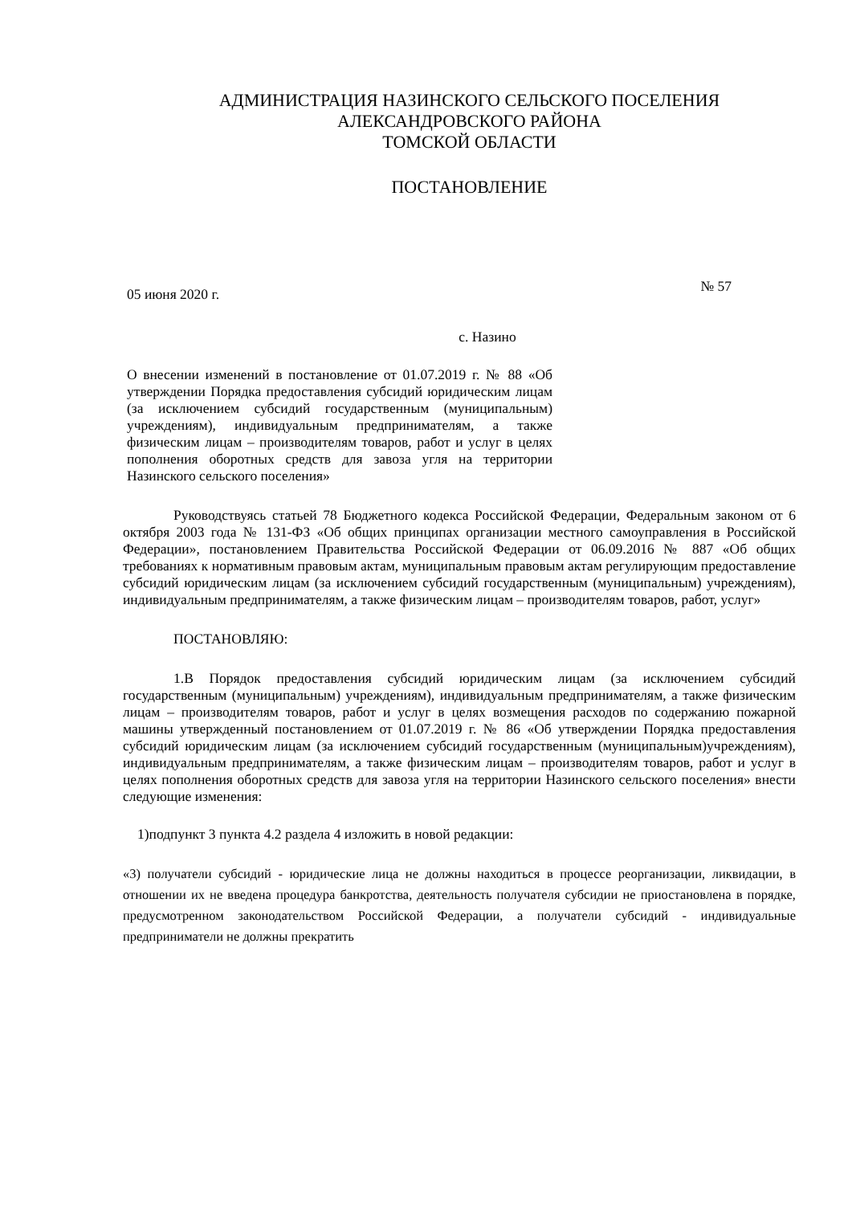АДМИНИСТРАЦИЯ НАЗИНСКОГО СЕЛЬСКОГО ПОСЕЛЕНИЯ
АЛЕКСАНДРОВСКОГО РАЙОНА
ТОМСКОЙ ОБЛАСТИ
ПОСТАНОВЛЕНИЕ
05 июня 2020 г. № 57
с. Назино
О внесении изменений в постановление от 01.07.2019 г. № 88 «Об утверждении Порядка предоставления субсидий юридическим лицам (за исключением субсидий государственным (муниципальным) учреждениям), индивидуальным предпринимателям, а также физическим лицам – производителям товаров, работ и услуг в целях пополнения оборотных средств для завоза угля на территории Назинского сельского поселения»
Руководствуясь статьей 78 Бюджетного кодекса Российской Федерации, Федеральным законом от 6 октября 2003 года № 131-ФЗ «Об общих принципах организации местного самоуправления в Российской Федерации», постановлением Правительства Российской Федерации от 06.09.2016 № 887 «Об общих требованиях к нормативным правовым актам, муниципальным правовым актам регулирующим предоставление субсидий юридическим лицам (за исключением субсидий государственным (муниципальным) учреждениям), индивидуальным предпринимателям, а также физическим лицам – производителям товаров, работ, услуг»
ПОСТАНОВЛЯЮ:
1.В Порядок предоставления субсидий юридическим лицам (за исключением субсидий государственным (муниципальным) учреждениям), индивидуальным предпринимателям, а также физическим лицам – производителям товаров, работ и услуг в целях возмещения расходов по содержанию пожарной машины утвержденный постановлением от 01.07.2019 г. № 86 «Об утверждении Порядка предоставления субсидий юридическим лицам (за исключением субсидий государственным (муниципальным)учреждениям), индивидуальным предпринимателям, а также физическим лицам – производителям товаров, работ и услуг в целях пополнения оборотных средств для завоза угля на территории Назинского сельского поселения» внести следующие изменения:
1)подпункт 3 пункта 4.2 раздела 4 изложить в новой редакции:
«3) получатели субсидий - юридические лица не должны находиться в процессе реорганизации, ликвидации, в отношении их не введена процедура банкротства, деятельность получателя субсидии не приостановлена в порядке, предусмотренном законодательством Российской Федерации, а получатели субсидий - индивидуальные предприниматели не должны прекратить